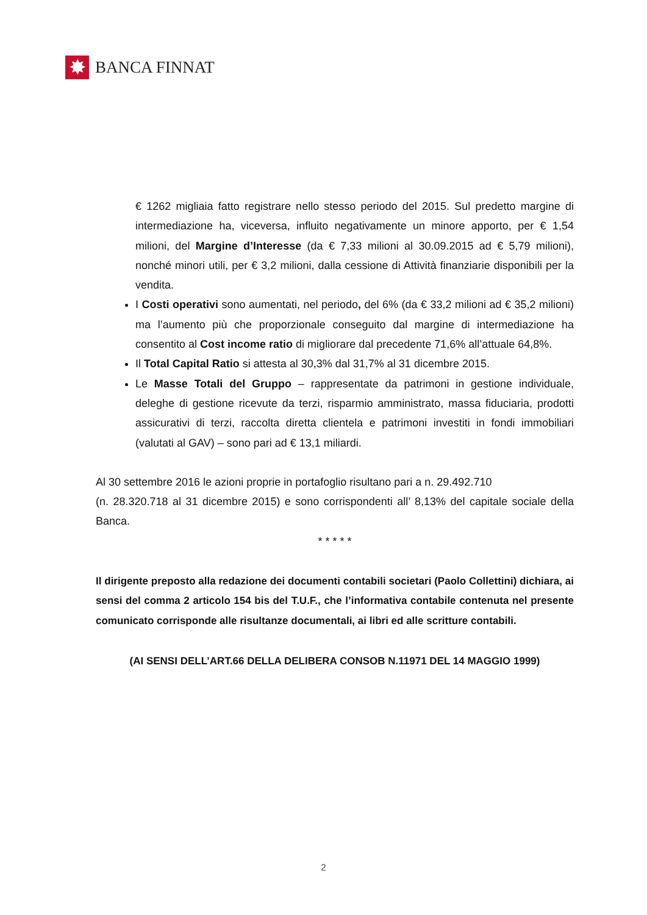✸
BANCA FINNAT
€ 1262 migliaia fatto registrare nello stesso periodo del 2015. Sul predetto margine di intermediazione ha, viceversa, influito negativamente un minore apporto, per € 1,54 milioni, del Margine d’Interesse (da € 7,33 milioni al 30.09.2015 ad € 5,79 milioni), nonché minori utili, per € 3,2 milioni, dalla cessione di Attività finanziarie disponibili per la vendita.
I Costi operativi sono aumentati, nel periodo, del 6% (da € 33,2 milioni ad € 35,2 milioni) ma l’aumento più che proporzionale conseguito dal margine di intermediazione ha consentito al Cost income ratio di migliorare dal precedente 71,6% all’attuale 64,8%.
Il Total Capital Ratio si attesta al 30,3% dal 31,7% al 31 dicembre 2015.
Le Masse Totali del Gruppo – rappresentate da patrimoni in gestione individuale, deleghe di gestione ricevute da terzi, risparmio amministrato, massa fiduciaria, prodotti assicurativi di terzi, raccolta diretta clientela e patrimoni investiti in fondi immobiliari (valutati al GAV) – sono pari ad € 13,1 miliardi.
Al 30 settembre 2016 le azioni proprie in portafoglio risultano pari a n. 29.492.710
(n. 28.320.718 al 31 dicembre 2015) e sono corrispondenti all’ 8,13% del capitale sociale della Banca.
* * * * *
Il dirigente preposto alla redazione dei documenti contabili societari (Paolo Collettini) dichiara, ai sensi del comma 2 articolo 154 bis del T.U.F., che l’informativa contabile contenuta nel presente comunicato corrisponde alle risultanze documentali, ai libri ed alle scritture contabili.
(AI SENSI DELL’ART.66 DELLA DELIBERA CONSOB N.11971 DEL 14 MAGGIO 1999)
2